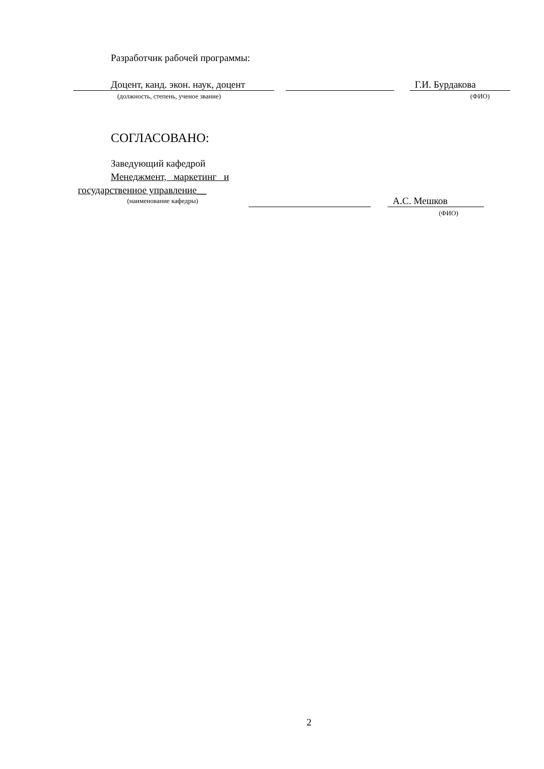Разработчик рабочей программы:
Доцент, канд. экон. наук, доцент Г.И. Бурдакова
(должность, степень, ученое звание) (ФИО)
СОГЛАСОВАНО:
Заведующий кафедрой
Менеджмент, маркетинг и
государственное управление__
(наименование кафедры)
А.С. Мешков
(ФИО)
2